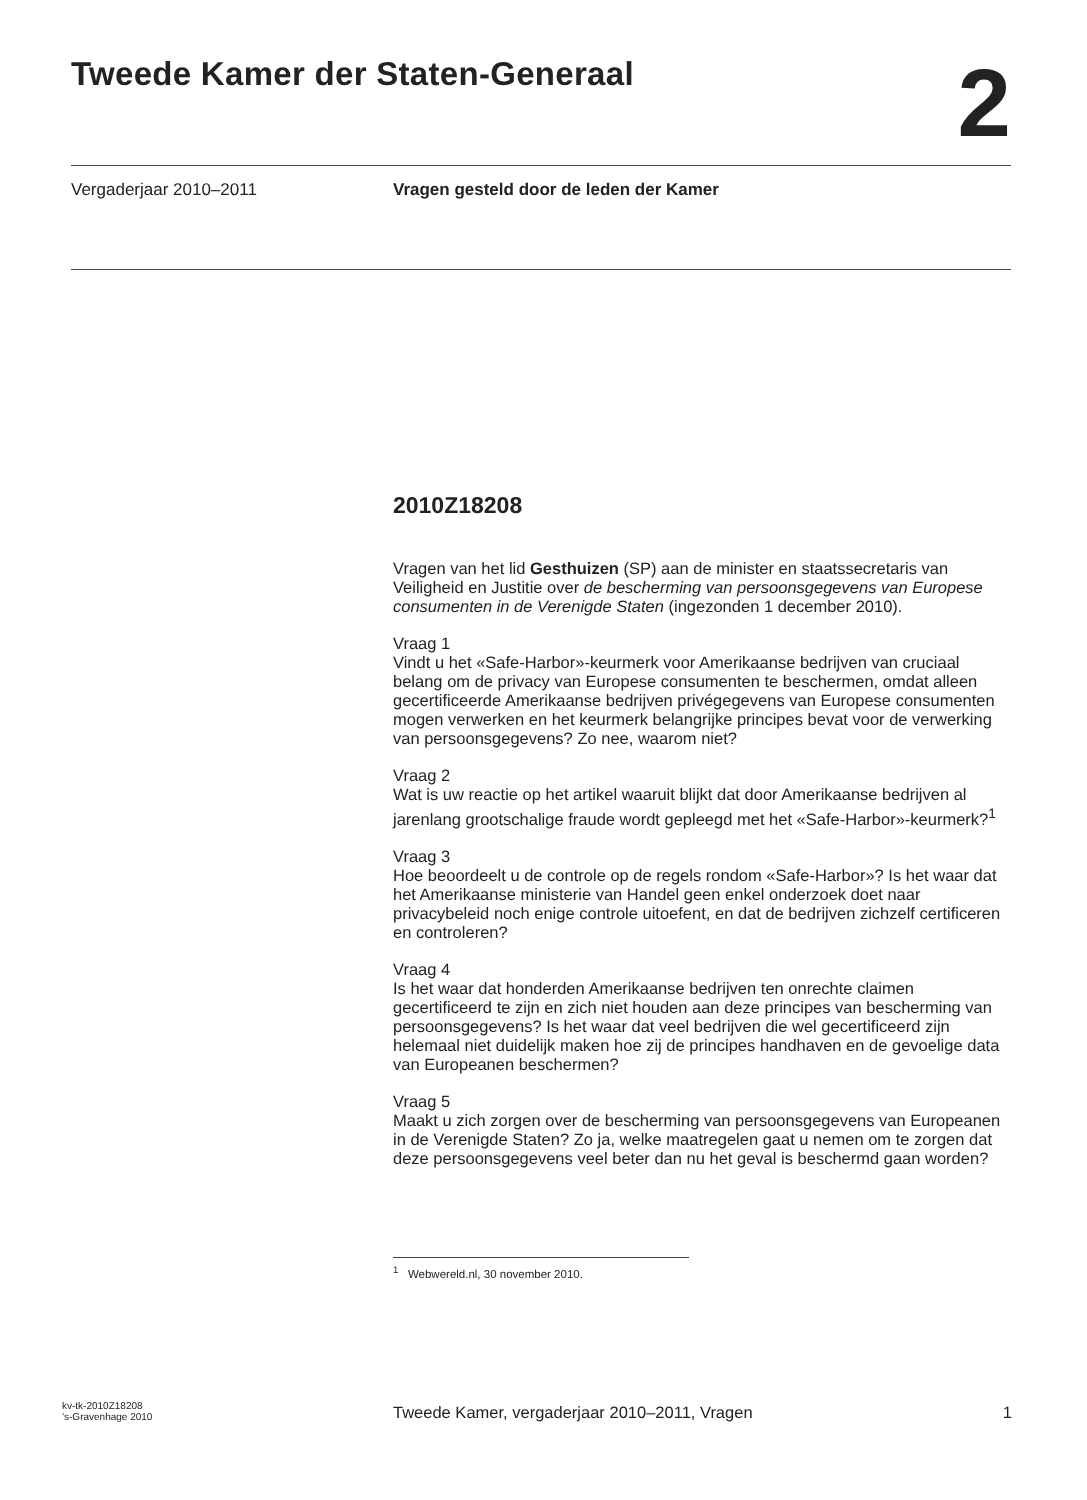Tweede Kamer der Staten-Generaal
2
Vergaderjaar 2010–2011 Vragen gesteld door de leden der Kamer
2010Z18208
Vragen van het lid Gesthuizen (SP) aan de minister en staatssecretaris van Veiligheid en Justitie over de bescherming van persoonsgegevens van Europese consumenten in de Verenigde Staten (ingezonden 1 december 2010).
Vraag 1
Vindt u het «Safe-Harbor»-keurmerk voor Amerikaanse bedrijven van cruciaal belang om de privacy van Europese consumenten te beschermen, omdat alleen gecertificeerde Amerikaanse bedrijven privégegevens van Europese consumenten mogen verwerken en het keurmerk belangrijke principes bevat voor de verwerking van persoonsgegevens? Zo nee, waarom niet?
Vraag 2
Wat is uw reactie op het artikel waaruit blijkt dat door Amerikaanse bedrijven al jarenlang grootschalige fraude wordt gepleegd met het «Safe-Harbor»-keurmerk?<sup>1</sup>
Vraag 3
Hoe beoordeelt u de controle op de regels rondom «Safe-Harbor»? Is het waar dat het Amerikaanse ministerie van Handel geen enkel onderzoek doet naar privacybeleid noch enige controle uitoefent, en dat de bedrijven zichzelf certificeren en controleren?
Vraag 4
Is het waar dat honderden Amerikaanse bedrijven ten onrechte claimen gecertificeerd te zijn en zich niet houden aan deze principes van bescherming van persoonsgegevens? Is het waar dat veel bedrijven die wel gecertificeerd zijn helemaal niet duidelijk maken hoe zij de principes handhaven en de gevoelige data van Europeanen beschermen?
Vraag 5
Maakt u zich zorgen over de bescherming van persoonsgegevens van Europeanen in de Verenigde Staten? Zo ja, welke maatregelen gaat u nemen om te zorgen dat deze persoonsgegevens veel beter dan nu het geval is beschermd gaan worden?
<sup>1</sup> Webwereld.nl, 30 november 2010.
kv-tk-2010Z18208
’s-Gravenhage 2010
Tweede Kamer, vergaderjaar 2010–2011, Vragen
1